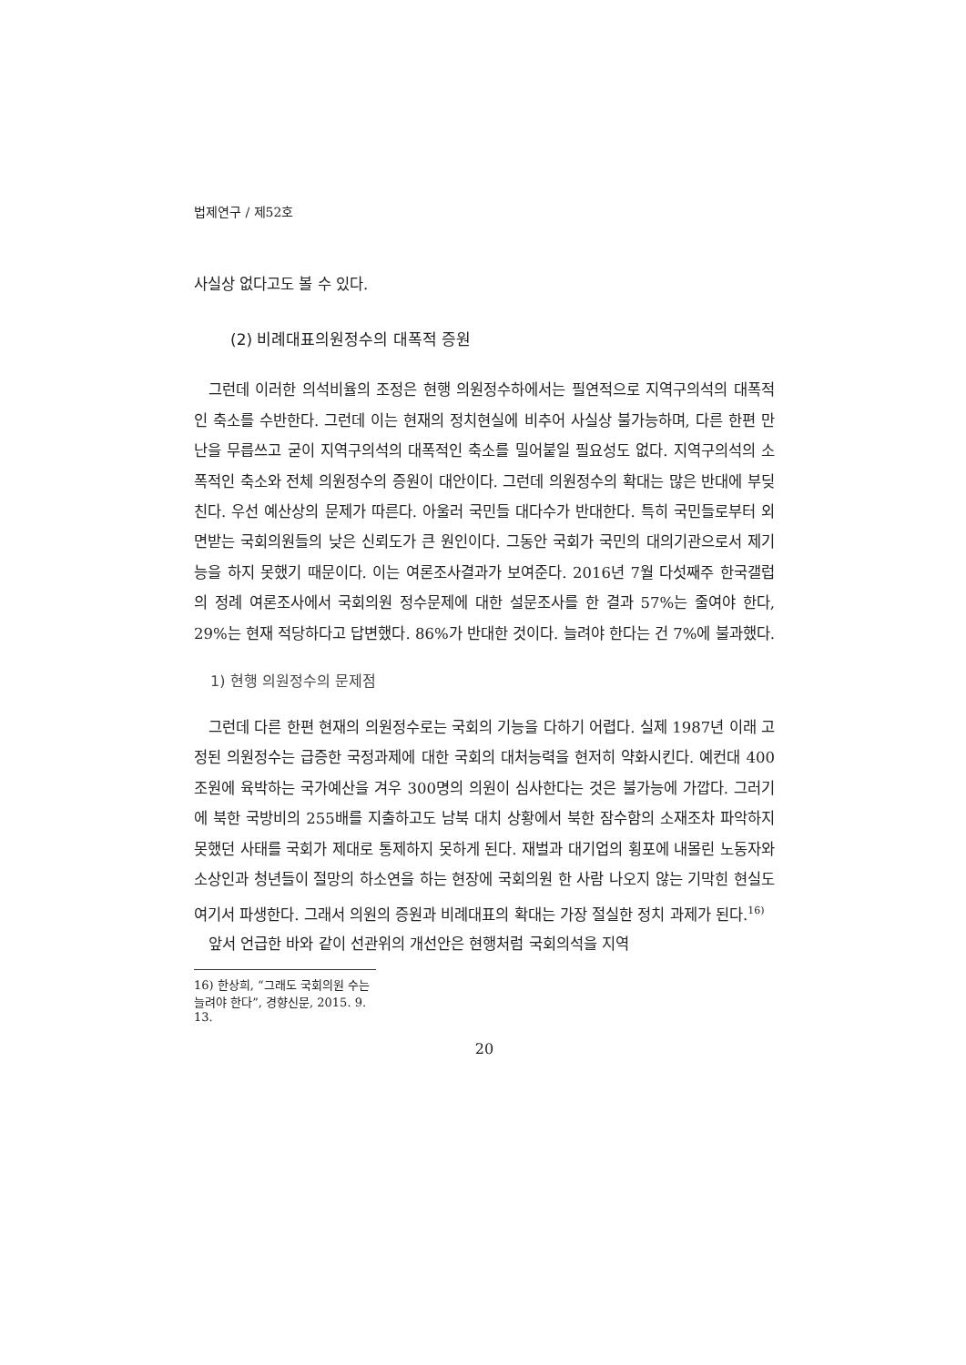법제연구 / 제52호
사실상 없다고도 볼 수 있다.
(2) 비례대표의원정수의 대폭적 증원
그런데 이러한 의석비율의 조정은 현행 의원정수하에서는 필연적으로 지역구의석의 대폭적인 축소를 수반한다. 그런데 이는 현재의 정치현실에 비추어 사실상 불가능하며, 다른 한편 만난을 무릅쓰고 굳이 지역구의석의 대폭적인 축소를 밀어붙일 필요성도 없다. 지역구의석의 소폭적인 축소와 전체 의원정수의 증원이 대안이다. 그런데 의원정수의 확대는 많은 반대에 부딪친다. 우선 예산상의 문제가 따른다. 아울러 국민들 대다수가 반대한다. 특히 국민들로부터 외면받는 국회의원들의 낮은 신뢰도가 큰 원인이다. 그동안 국회가 국민의 대의기관으로서 제기능을 하지 못했기 때문이다. 이는 여론조사결과가 보여준다. 2016년 7월 다섯째주 한국갤럽의 정례 여론조사에서 국회의원 정수문제에 대한 설문조사를 한 결과 57%는 줄여야 한다, 29%는 현재 적당하다고 답변했다. 86%가 반대한 것이다. 늘려야 한다는 건 7%에 불과했다.
1) 현행 의원정수의 문제점
그런데 다른 한편 현재의 의원정수로는 국회의 기능을 다하기 어렵다. 실제 1987년 이래 고정된 의원정수는 급증한 국정과제에 대한 국회의 대처능력을 현저히 약화시킨다. 예컨대 400조원에 육박하는 국가예산을 겨우 300명의 의원이 심사한다는 것은 불가능에 가깝다. 그러기에 북한 국방비의 255배를 지출하고도 남북 대치 상황에서 북한 잠수함의 소재조차 파악하지 못했던 사태를 국회가 제대로 통제하지 못하게 된다. 재벌과 대기업의 횡포에 내몰린 노동자와 소상인과 청년들이 절망의 하소연을 하는 현장에 국회의원 한 사람 나오지 않는 기막힌 현실도 여기서 파생한다. 그래서 의원의 증원과 비례대표의 확대는 가장 절실한 정치 과제가 된다.<sup>16)</sup>
앞서 언급한 바와 같이 선관위의 개선안은 현행처럼 국회의석을 지역
16) 한상희, “그래도 국회의원 수는 늘려야 한다”, 경향신문, 2015. 9. 13.
20